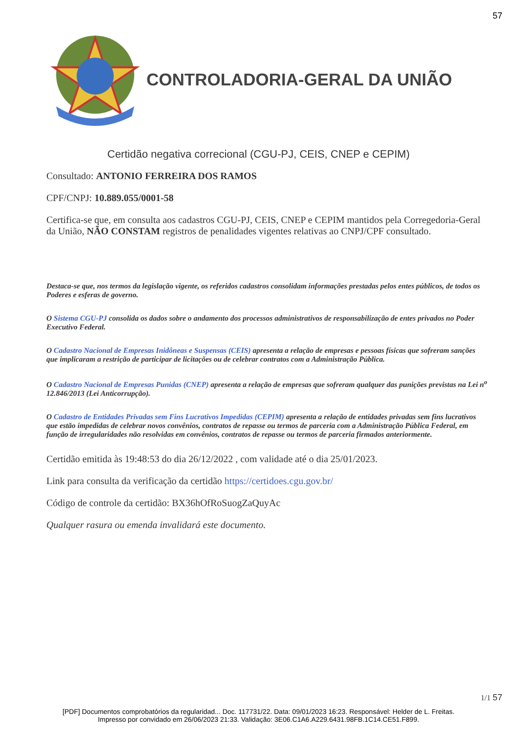57
CONTROLADORIA-GERAL DA UNIÃO
Certidão negativa correcional (CGU-PJ, CEIS, CNEP e CEPIM)
Consultado: ANTONIO FERREIRA DOS RAMOS
CPF/CNPJ: 10.889.055/0001-58
Certifica-se que, em consulta aos cadastros CGU-PJ, CEIS, CNEP e CEPIM mantidos pela Corregedoria-Geral da União, NÃO CONSTAM registros de penalidades vigentes relativas ao CNPJ/CPF consultado.
Destaca-se que, nos termos da legislação vigente, os referidos cadastros consolidam informações prestadas pelos entes públicos, de todos os Poderes e esferas de governo.
O Sistema CGU-PJ consolida os dados sobre o andamento dos processos administrativos de responsabilização de entes privados no Poder Executivo Federal.
O Cadastro Nacional de Empresas Inidôneas e Suspensas (CEIS) apresenta a relação de empresas e pessoas físicas que sofreram sanções que implicaram a restrição de participar de licitações ou de celebrar contratos com a Administração Pública.
O Cadastro Nacional de Empresas Punidas (CNEP) apresenta a relação de empresas que sofreram qualquer das punições previstas na Lei n<sup>o</sup> 12.846/2013 (Lei Anticorrupção).
O Cadastro de Entidades Privadas sem Fins Lucrativos Impedidas (CEPIM) apresenta a relação de entidades privadas sem fins lucrativos que estão impedidas de celebrar novos convênios, contratos de repasse ou termos de parceria com a Administração Pública Federal, em função de irregularidades não resolvidas em convênios, contratos de repasse ou termos de parceria firmados anteriormente.
Certidão emitida às 19:48:53 do dia 26/12/2022 , com validade até o dia 25/01/2023.
Link para consulta da verificação da certidão https://certidoes.cgu.gov.br/
Código de controle da certidão: BX36hOfRoSuogZaQuyAc
Qualquer rasura ou emenda invalidará este documento.
1/1 57
[PDF] Documentos comprobatórios da regularidad... Doc. 117731/22. Data: 09/01/2023 16:23. Responsável: Helder de L. Freitas.
Impresso por convidado em 26/06/2023 21:33. Validação: 3E06.C1A6.A229.6431.98FB.1C14.CE51.F899.